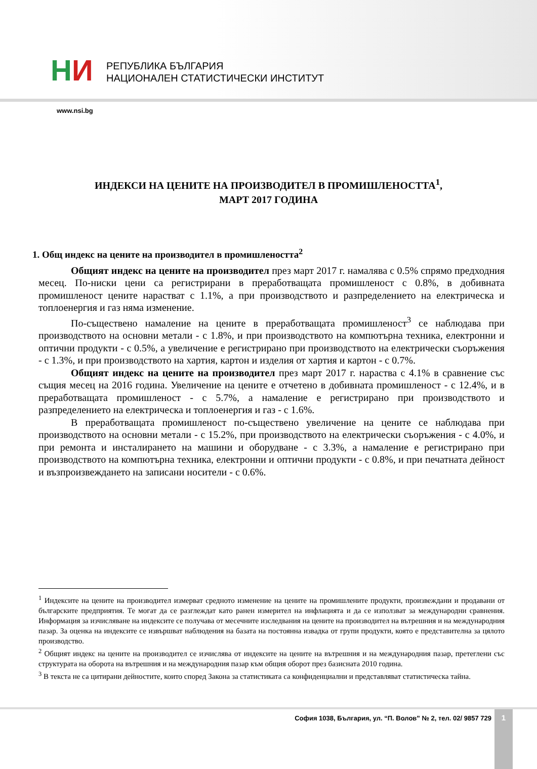НИ
РЕПУБЛИКА БЪЛГАРИЯ
НАЦИОНАЛЕН СТАТИСТИЧЕСКИ ИНСТИТУТ
www.nsi.bg
ИНДЕКСИ НА ЦЕНИТЕ НА ПРОИЗВОДИТЕЛ В ПРОМИШЛЕНОСТТА<sup>1</sup>,
МАРТ 2017 ГОДИНА
1. Общ индекс на цените на производител в промишлеността<sup>2</sup>
Общият индекс на цените на производител през март 2017 г. намалява с 0.5% спрямо предходния месец. По-ниски цени са регистрирани в преработващата промишленост с 0.8%, в добивната промишленост цените нарастват с 1.1%, а при производството и разпределението на електрическа и топлоенергия и газ няма изменение.
По-съществено намаление на цените в преработващата промишленост<sup>3</sup> се наблюдава при производството на основни метали - с 1.8%, и при производството на компютърна техника, електронни и оптични продукти - с 0.5%, а увеличение е регистрирано при производството на електрически съоръжения - с 1.3%, и при производството на хартия, картон и изделия от хартия и картон - с 0.7%.
Общият индекс на цените на производител през март 2017 г. нараства с 4.1% в сравнение със същия месец на 2016 година. Увеличение на цените е отчетено в добивната промишленост - с 12.4%, и в преработващата промишленост - с 5.7%, а намаление е регистрирано при производството и разпределението на електрическа и топлоенергия и газ - с 1.6%.
В преработващата промишленост по-съществено увеличение на цените се наблюдава при производството на основни метали - с 15.2%, при производството на електрически съоръжения - с 4.0%, и при ремонта и инсталирането на машини и оборудване - с 3.3%, а намаление е регистрирано при производството на компютърна техника, електронни и оптични продукти - с 0.8%, и при печатната дейност и възпроизвеждането на записани носители - с 0.6%.
<sup>1</sup> Индексите на цените на производител измерват средното изменение на цените на промишлените продукти, произвеждани и продавани от българските предприятия. Те могат да се разглеждат като ранен измерител на инфлацията и да се използват за международни сравнения. Информация за изчисляване на индексите се получава от месечните изследвания на цените на производител на вътрешния и на международния пазар. За оценка на индексите се извършват наблюдения на базата на постоянна извадка от групи продукти, която е представителна за цялото производство.
<sup>2</sup> Общият индекс на цените на производител се изчислява от индексите на цените на вътрешния и на международния пазар, претеглени със структурата на оборота на вътрешния и на международния пазар към общия оборот през базисната 2010 година.
<sup>3</sup> В текста не са цитирани дейностите, които според Закона за статистиката са конфиденциални и представляват статистическа тайна.
София 1038, България, ул. “П. Волов” № 2, тел. 02/ 9857 729
1